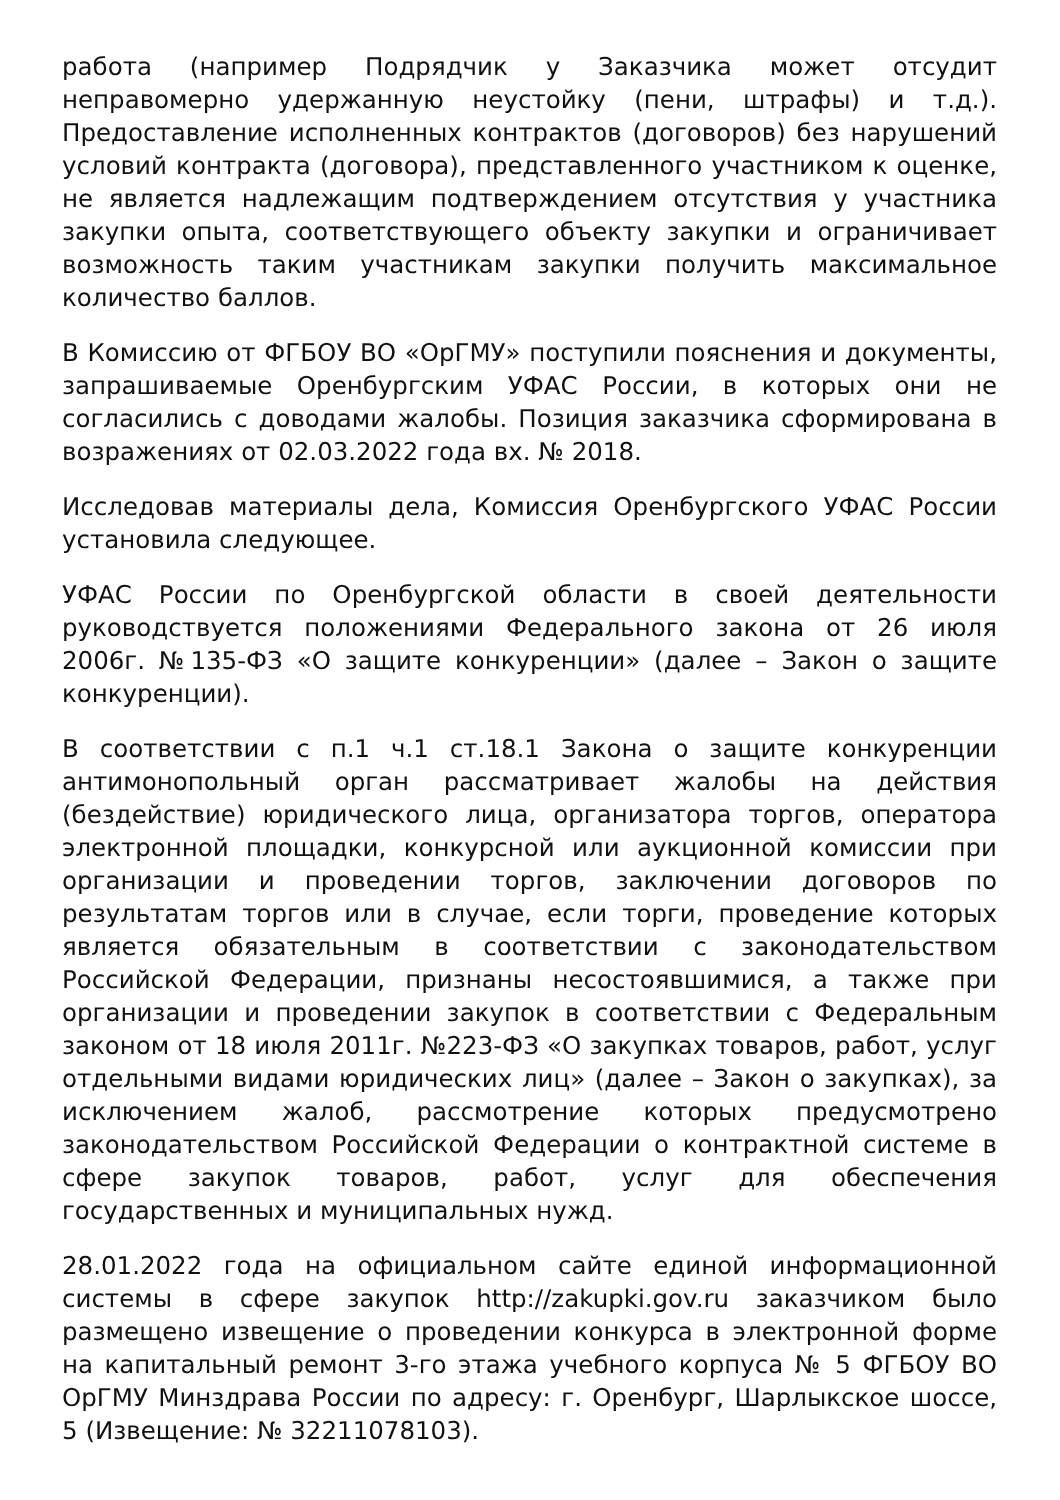работа (например Подрядчик у Заказчика может отсудит неправомерно удержанную неустойку (пени, штрафы) и т.д.). Предоставление исполненных контрактов (договоров) без нарушений условий контракта (договора), представленного участником к оценке, не является надлежащим подтверждением отсутствия у участника закупки опыта, соответствующего объекту закупки и ограничивает возможность таким участникам закупки получить максимальное количество баллов.
В Комиссию от ФГБОУ ВО «ОрГМУ» поступили пояснения и документы, запрашиваемые Оренбургским УФАС России, в которых они не согласились с доводами жалобы. Позиция заказчика сформирована в возражениях от 02.03.2022 года вх. № 2018.
Исследовав материалы дела, Комиссия Оренбургского УФАС России установила следующее.
УФАС России по Оренбургской области в своей деятельности руководствуется положениями Федерального закона от 26 июля 2006г. №135-ФЗ «О защите конкуренции» (далее – Закон о защите конкуренции).
В соответствии с п.1 ч.1 ст.18.1 Закона о защите конкуренции антимонопольный орган рассматривает жалобы на действия (бездействие) юридического лица, организатора торгов, оператора электронной площадки, конкурсной или аукционной комиссии при организации и проведении торгов, заключении договоров по результатам торгов или в случае, если торги, проведение которых является обязательным в соответствии с законодательством Российской Федерации, признаны несостоявшимися, а также при организации и проведении закупок в соответствии с Федеральным законом от 18 июля 2011г. №223-ФЗ «О закупках товаров, работ, услуг отдельными видами юридических лиц» (далее – Закон о закупках), за исключением жалоб, рассмотрение которых предусмотрено законодательством Российской Федерации о контрактной системе в сфере закупок товаров, работ, услуг для обеспечения государственных и муниципальных нужд.
28.01.2022 года на официальном сайте единой информационной системы в сфере закупок http://zakupki.gov.ru заказчиком было размещено извещение о проведении конкурса в электронной форме на капитальный ремонт 3-го этажа учебного корпуса № 5 ФГБОУ ВО ОрГМУ Минздрава России по адресу: г. Оренбург, Шарлыкское шоссе, 5 (Извещение: № 32211078103).